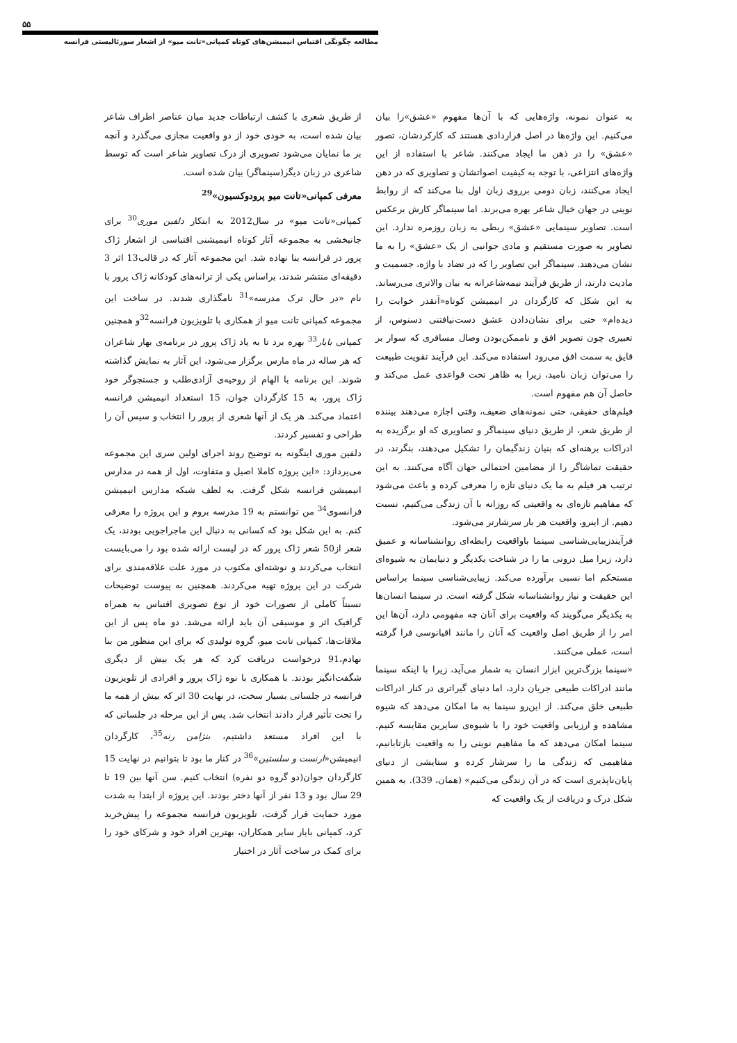۵۵
مطالعه چگونگی اقتباس انیمیشن‌های کوتاه کمپانی«تانت میو» از اشعار سورئالیستی فرانسه
به عنوان نمونه، واژه‌هایی که با آن‌ها مفهوم «عشق»را بیان می‌کنیم. این واژه‌ها در اصل قراردادی هستند که کارکردشان، تصور «عشق» را در ذهن ما ایجاد می‌کنند. شاعر با استفاده از این واژه‌های انتزاعی، با توجه به کیفیت اصواتشان و تصاویری که در ذهن ایجاد می‌کنند، زبان دومی برروی زبان اول بنا می‌کند که از روابط نوینی در جهان خیال شاعر بهره می‌برند. اما سینماگر کارش برعکس است. تصاویر سینمایی «عشق» ربطی به زبان روزمره ندارد. این تصاویر به صورت مستقیم و مادی جوانبی از یک «عشق» را به ما نشان می‌دهند. سینماگر این تصاویر را که در تضاد با واژه، جسمیت و مادیت دارند، از طریق فرآیند نیمه‌شاعرانه به بیان والاتری می‌رساند. به این شکل که کارگردان در انیمیشن کوتاه«آنقدر خوابت را دیده‌ام» حتی برای نشان‌دادن عشق دست‌نیافتنی دسنوس، از تعبیری چون تصویر افق و ناممکن‌بودن وصال مسافری که سوار بر قایق به سمت افق می‌رود استفاده می‌کند. این فرآیند تقویت طبیعت را می‌توان زبان نامید، زیرا به ظاهر تحت قواعدی عمل می‌کند و حاصل آن هم مفهوم است.
فیلم‌های حقیقی، حتی نمونه‌های ضعیف، وقتی اجازه می‌دهند بیننده از طریق شعر، از طریق دنیای سینماگر و تصاویری که او برگزیده به ادراکات برهنه‌ای که بنیان زندگیمان را تشکیل می‌دهند، بنگرند، در حقیقت تماشاگر را از مضامین احتمالی جهان آگاه می‌کنند. به این ترتیب هر فیلم به ما یک دنیای تازه را معرفی کرده و باعث می‌شود که مفاهیم تازه‌ای به واقعیتی که روزانه با آن زندگی می‌کنیم، نسبت دهیم. از اینرو، واقعیت هر بار سرشارتر می‌شود.
فرآیندزیبایی‌شناسی سینما باواقعیت رابطه‌ای روانشناسانه و عمیق دارد، زیرا میل درونی ما را در شناخت یکدیگر و دنیایمان به شیوه‌ای مستحکم اما نسبی برآورده می‌کند. زیبایی‌شناسی سینما براساس این حقیقت و نیاز روانشناسانه شکل گرفته است. در سینما انسان‌ها به یکدیگر می‌گویند که واقعیت برای آنان چه مفهومی دارد، آن‌ها این امر را از طریق اصل واقعیت که آنان را مانند اقیانوسی فرا گرفته است، عملی می‌کنند.
«سینما بزرگ‌ترین ابزار انسان به شمار می‌آید، زیرا با اینکه سینما مانند ادراکات طبیعی جریان دارد، اما دنیای گیراتری در کنار ادراکات طبیعی خلق می‌کند. از این‌رو سینما به ما امکان می‌دهد که شیوه مشاهده و ارزیابی واقعیت خود را با شیوه‌ی سایرین مقایسه کنیم. سینما امکان می‌دهد که ما مفاهیم نوینی را به واقعیت بازتابانیم، مفاهیمی که زندگی ما را سرشار کرده و ستایشی از دنیای پایان‌ناپذیری است که در آن زندگی می‌کنیم» (همان، 339). به همین شکل درک و دریافت از یک واقعیت که
از طریق شعری با کشف ارتباطات جدید میان عناصر اطراف شاعر بیان شده است، به خودی خود از دو واقعیت مجازی می‌گذرد و آنچه بر ما نمایان می‌شود تصویری از درک تصاویر شاعر است که توسط شاعری در زبان دیگر(سینماگر) بیان شده است.
معرفی کمپانی«تانت میو پرودوکسیون»<sup>29</sup>
کمپانی«تانت میو» در سال2012 به ابتکار دلفین موری<sup>30</sup> برای جانبخشی به مجموعه آثار کوتاه انیمیشنی اقتباسی از اشعار ژاک پرور در فرانسه بنا نهاده شد. این مجموعه آثار که در قالب13 اثر 3 دقیقه‌ای منتشر شدند، براساس یکی از ترانه‌های کودکانه ژاک پرور با نام «در حال ترک مدرسه»<sup>31</sup> نامگذاری شدند. در ساخت این مجموعه کمپانی تانت میو از همکاری با تلویزیون فرانسه<sup>32</sup>و همچنین کمپانی بایار<sup>33</sup> بهره برد تا به یاد ژاک پرور در برنامه‌ی بهار شاعران که هر ساله در ماه مارس برگزار می‌شود، این آثار به نمایش گذاشته شوند. این برنامه با الهام از روحیه‌ی آزادی‌طلب و جستجوگر خود ژاک پرور، به 15 کارگردان جوان، 15 استعداد انیمیشن فرانسه اعتماد می‌کند. هر یک از آنها شعری از پرور را انتخاب و سپس آن را طراحی و تفسیر کردند.
دلفین موری اینگونه به توضیح روند اجرای اولین سری این مجموعه می‌پردازد: «این پروژه کاملا اصیل و متفاوت، اول از همه در مدارس انیمیشن فرانسه شکل گرفت. به لطف شبکه مدارس انیمیشن فرانسوی<sup>34</sup> من توانستم به 19 مدرسه بروم و این پروژه را معرفی کنم. به این شکل بود که کسانی به دنبال این ماجراجویی بودند، یک شعر از50 شعر ژاک پرور که در لیست ارائه شده بود را می‌بایست انتخاب می‌کردند و نوشته‌ای مکتوب در مورد علت علاقه‌مندی برای شرکت در این پروژه تهیه می‌کردند. همچنین به پیوست توضیحات نسبتاً کاملی از تصورات خود از نوع تصویری اقتباس به همراه گرافیک اثر و موسیقی آن باید ارائه می‌شد. دو ماه پس از این ملاقات‌ها، کمپانی تانت میو، گروه تولیدی که برای این منظور من بنا نهادم،91 درخواست دریافت کرد که هر یک بیش از دیگری شگفت‌انگیز بودند. با همکاری با نوه ژاک پرور و افرادی از تلویزیون فرانسه در جلساتی بسیار سخت، در نهایت 30 اثر که بیش از همه ما را تحت تأثیر قرار دادند انتخاب شد. پس از این مرحله در جلساتی که با این افراد مستعد داشتیم، بنژامن رنه<sup>35</sup>، کارگردان انیمیشن«ارنست و سلستین»<sup>36</sup> در کنار ما بود تا بتوانیم در نهایت 15 کارگردان جوان(دو گروه دو نفره) انتخاب کنیم. سن آنها بین 19 تا 29 سال بود و 13 نفر از آنها دختر بودند. این پروژه از ابتدا به شدت مورد حمایت قرار گرفت، تلویزیون فرانسه مجموعه را پیش‌خرید کرد، کمپانی بایار سایر همکاران، بهترین افراد خود و شرکای خود را برای کمک در ساخت آثار در اختیار